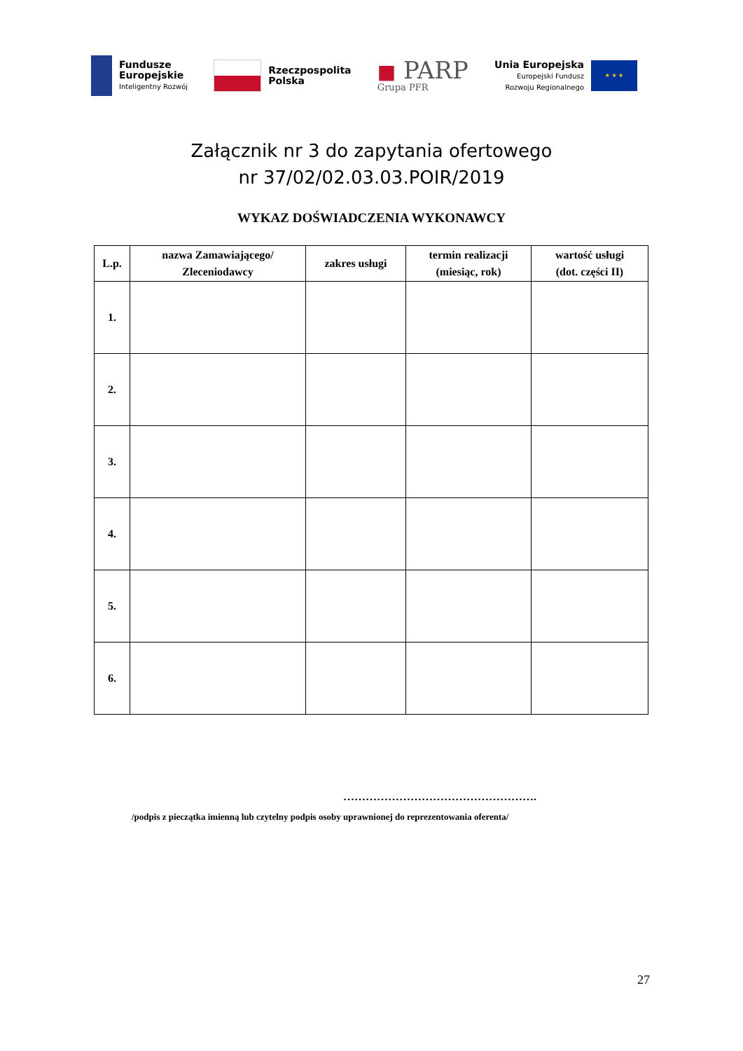Fundusze
Europejskie
Inteligentny Rozwój
Rzeczpospolita
Polska
■ PARP
Grupa PFR
Unia Europejska
Europejski Fundusz
Rozwoju Regionalnego
★ ★ ★
Załącznik nr 3 do zapytania ofertowego
nr 37/02/02.03.03.POIR/2019
WYKAZ DOŚWIADCZENIA WYKONAWCY
| L.p. | nazwa Zamawiającego/ Zleceniodawcy | zakres usługi | termin realizacji (miesiąc, rok) | wartość usługi (dot. części II) |
| --- | --- | --- | --- | --- |
| 1. | | | | |
| 2. | | | | |
| 3. | | | | |
| 4. | | | | |
| 5. | | | | |
| 6. | | | | |
…………………………………………….
/podpis z pieczątka imienną lub czytelny podpis osoby uprawnionej do reprezentowania oferenta/
27